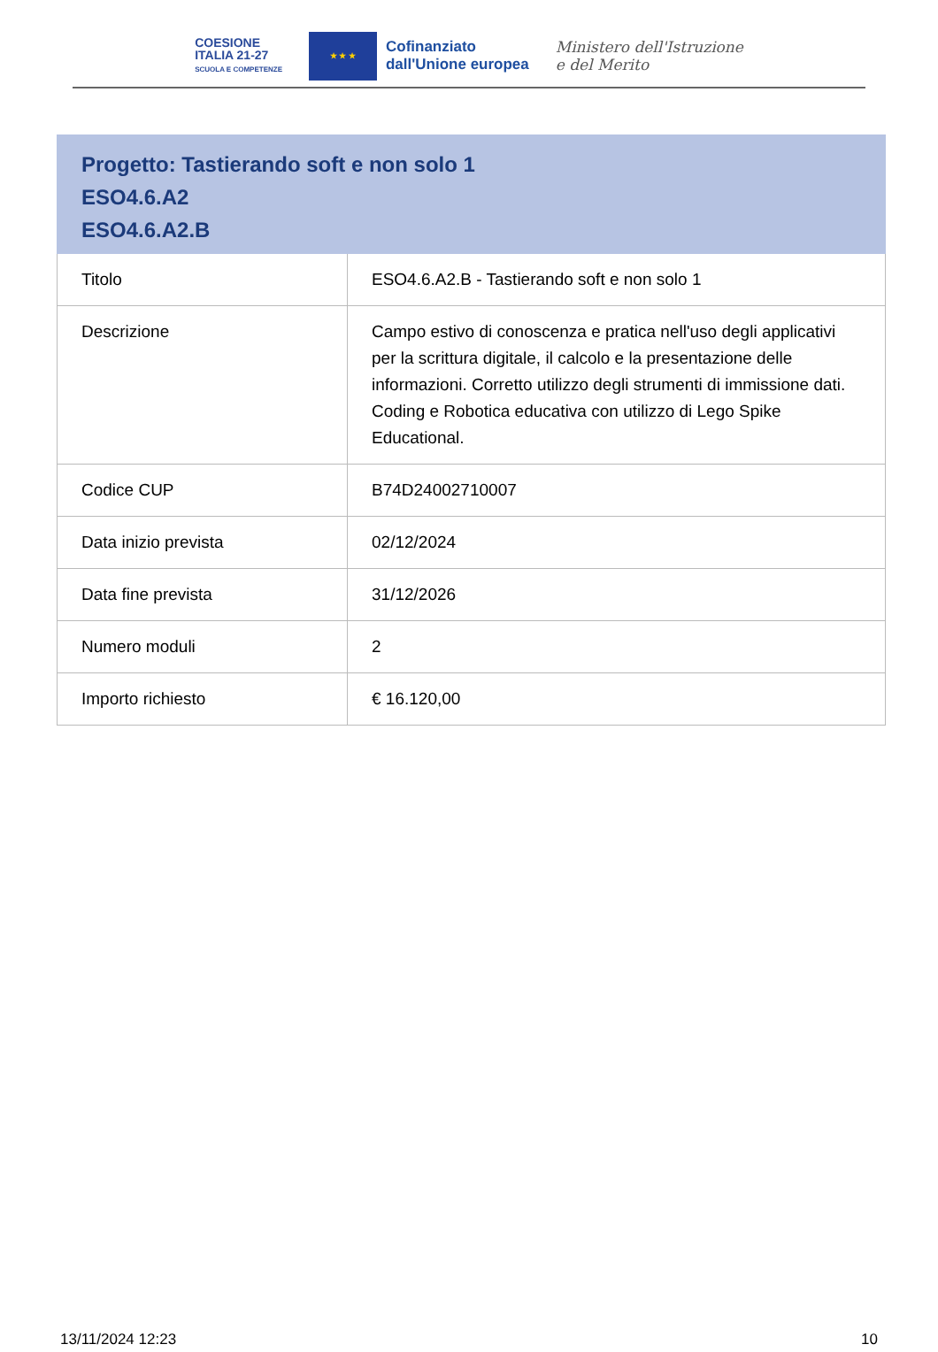COESIONE
ITALIA 21-27
SCUOLA E COMPETENZE
★ ★ ★
Cofinanziato
dall'Unione europea
Ministero dell'Istruzione
e del Merito
| Progetto: Tastierando soft e non solo 1 ESO4.6.A2 ESO4.6.A2.B | |
| --- | --- |
| Titolo | ESO4.6.A2.B - Tastierando soft e non solo 1 |
| Descrizione | Campo estivo di conoscenza e pratica nell'uso degli applicativi per la scrittura digitale, il calcolo e la presentazione delle informazioni. Corretto utilizzo degli strumenti di immissione dati. Coding e Robotica educativa con utilizzo di Lego Spike Educational. |
| Codice CUP | B74D24002710007 |
| Data inizio prevista | 02/12/2024 |
| Data fine prevista | 31/12/2026 |
| Numero moduli | 2 |
| Importo richiesto | € 16.120,00 |
13/11/2024 12:23 10